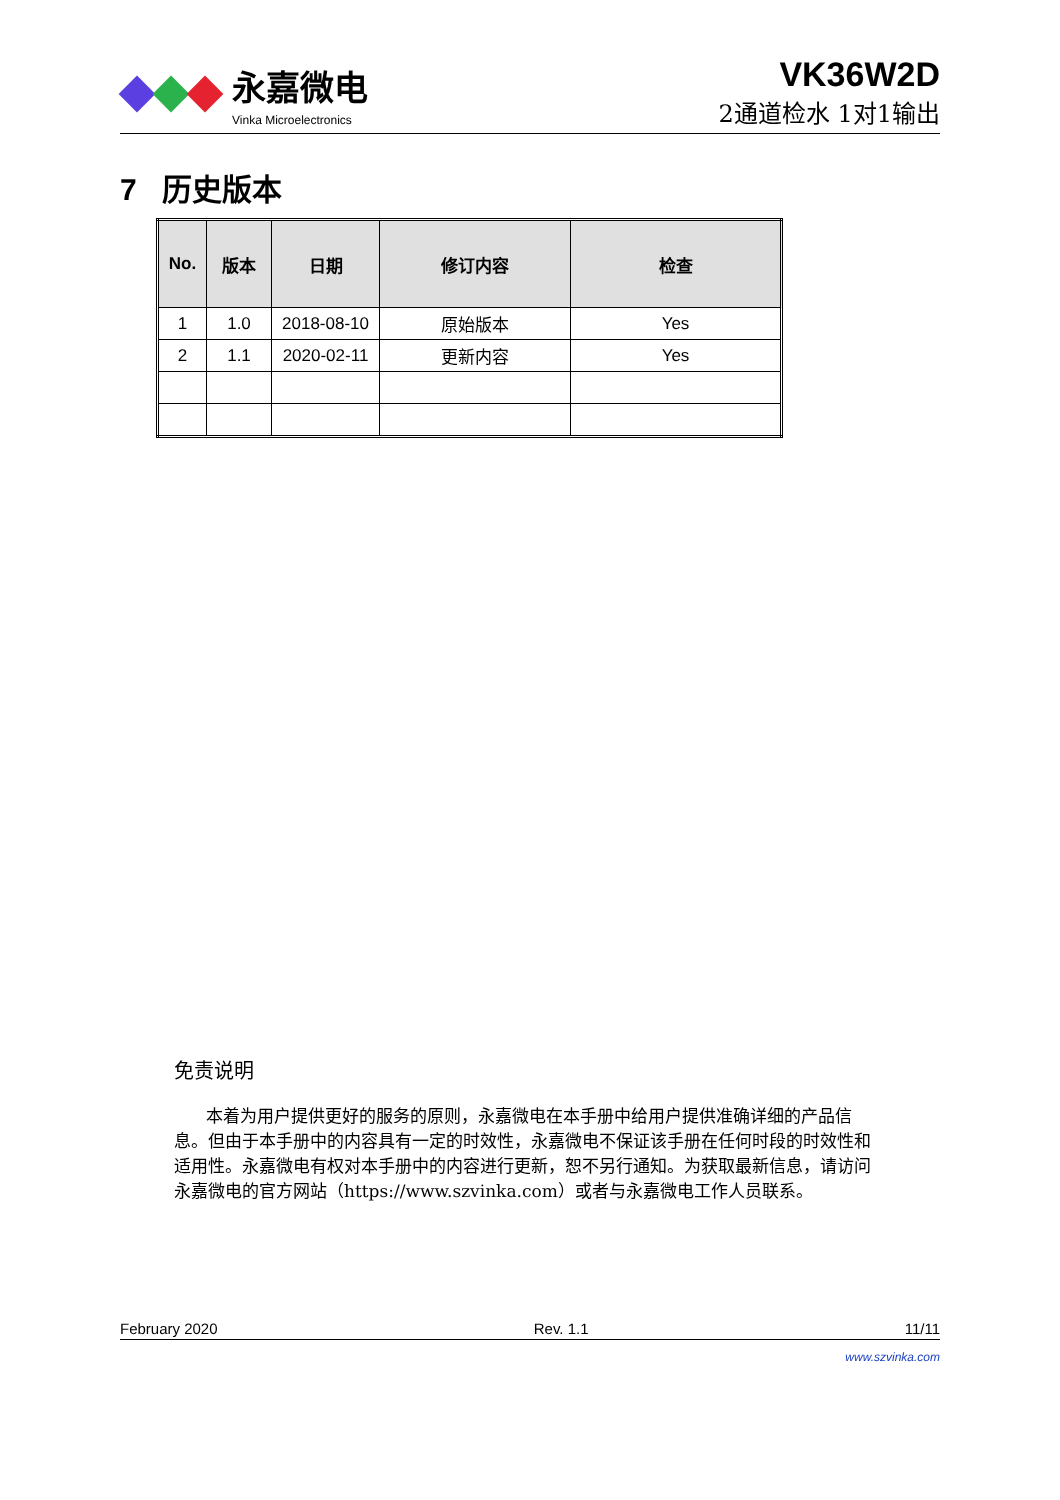永嘉微电
Vinka Microelectronics
VK36W2D
2通道检水 1对1输出
7 历史版本
| No. | 版本 | 日期 | 修订内容 | 检查 |
| --- | --- | --- | --- | --- |
| 1 | 1.0 | 2018-08-10 | 原始版本 | Yes |
| 2 | 1.1 | 2020-02-11 | 更新内容 | Yes |
免责说明
本着为用户提供更好的服务的原则，永嘉微电在本手册中给用户提供准确详细的产品信息。但由于本手册中的内容具有一定的时效性，永嘉微电不保证该手册在任何时段的时效性和适用性。永嘉微电有权对本手册中的内容进行更新，恕不另行通知。为获取最新信息，请访问永嘉微电的官方网站（https://www.szvinka.com）或者与永嘉微电工作人员联系。
February 2020 Rev. 1.1 11/11
www.szvinka.com